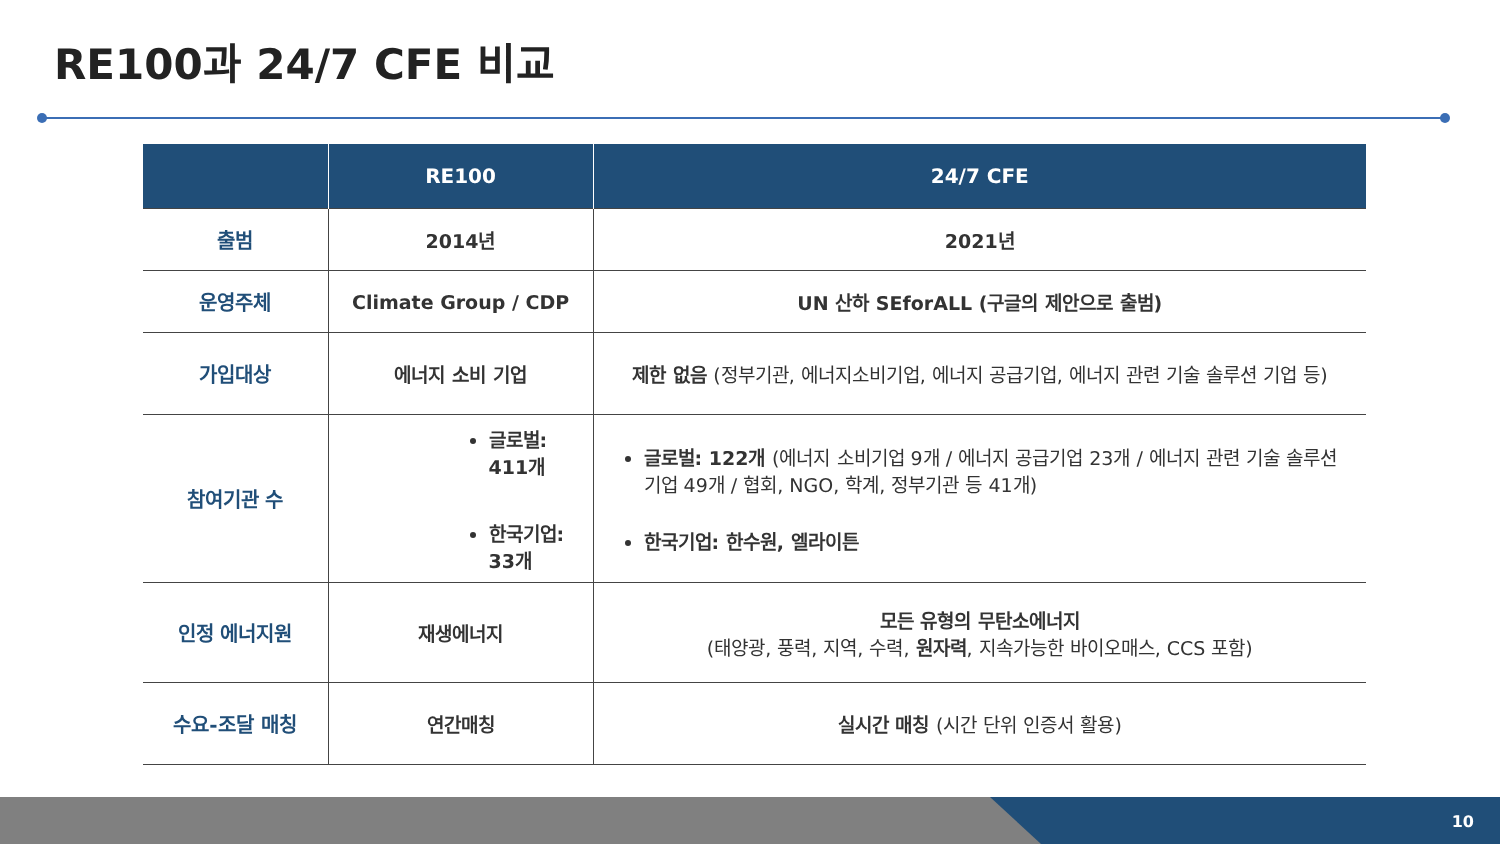RE100과 24/7 CFE 비교
| | RE100 | 24/7 CFE |
| --- | --- | --- |
| 출범 | 2014년 | 2021년 |
| 운영주체 | Climate Group / CDP | UN 산하 SEforALL (구글의 제안으로 출범) |
| 가입대상 | 에너지 소비 기업 | 제한 없음 (정부기관, 에너지소비기업, 에너지 공급기업, 에너지 관련 기술 솔루션 기업 등) |
| 참여기관 수 | 글로벌: 411개 한국기업: 33개 | 글로벌: 122개 (에너지 소비기업 9개 / 에너지 공급기업 23개 / 에너지 관련 기술 솔루션 기업 49개 / 협회, NGO, 학계, 정부기관 등 41개) 한국기업: 한수원, 엘라이튼 |
| 인정 에너지원 | 재생에너지 | 모든 유형의 무탄소에너지 (태양광, 풍력, 지역, 수력, 원자력 , 지속가능한 바이오매스, CCS 포함) |
| 수요-조달 매칭 | 연간매칭 | 실시간 매칭 (시간 단위 인증서 활용) |
10